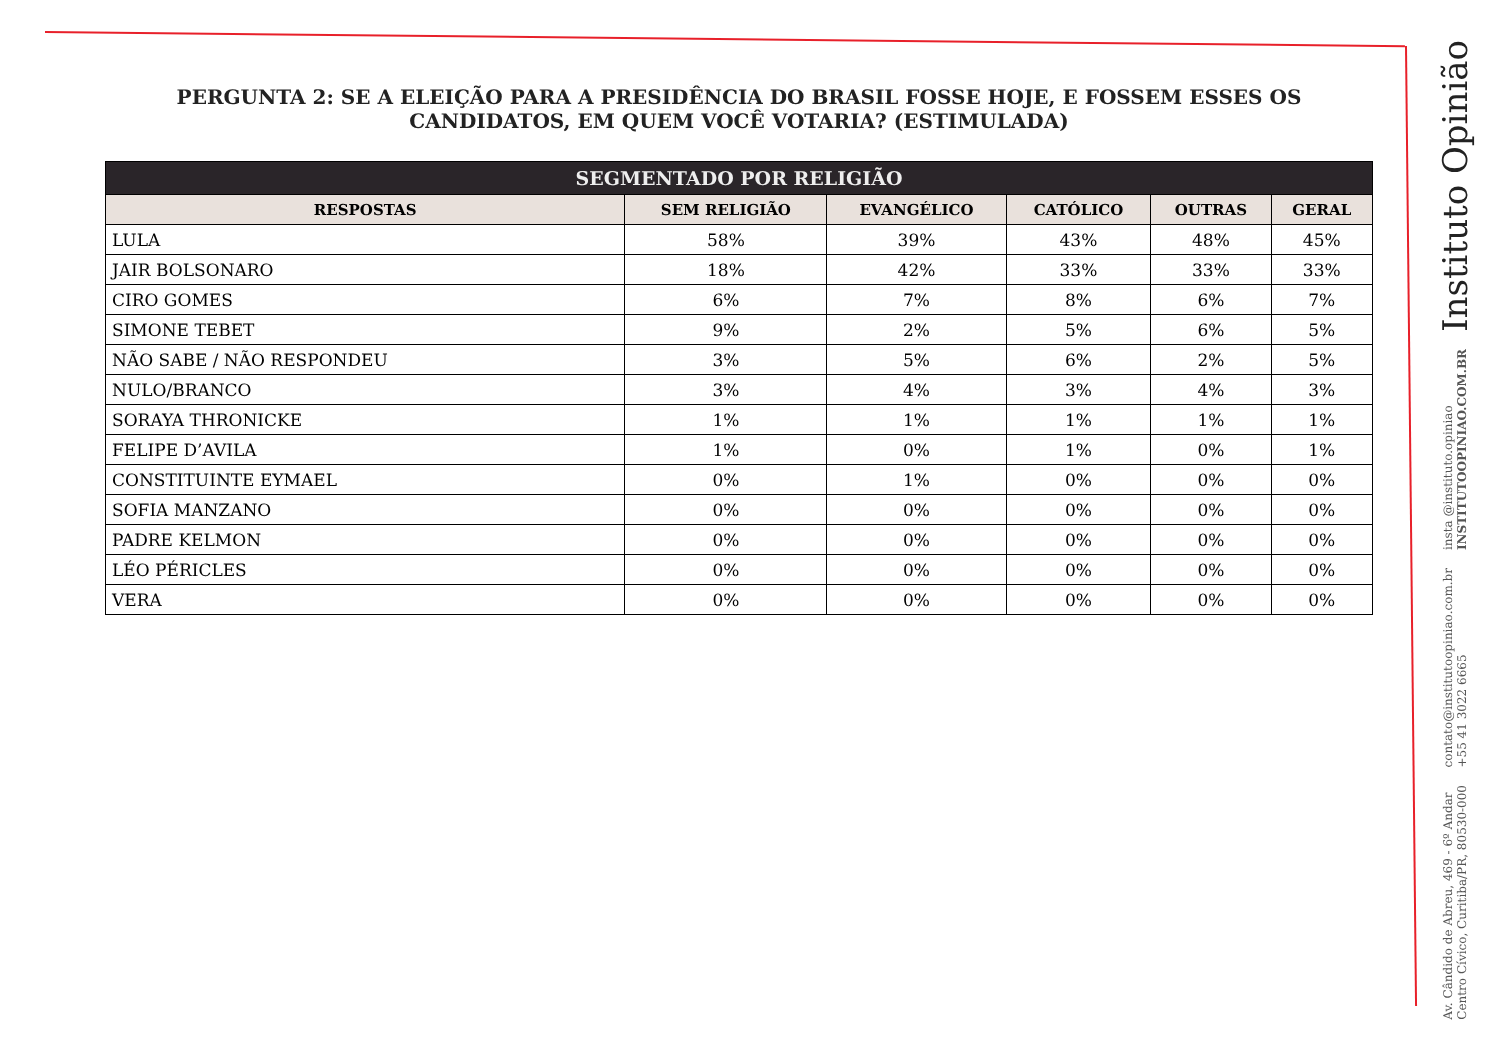PERGUNTA 2: SE A ELEIÇÃO PARA A PRESIDÊNCIA DO BRASIL FOSSE HOJE, E FOSSEM ESSES OS CANDIDATOS, EM QUEM VOCÊ VOTARIA? (ESTIMULADA)
| SEGMENTADO POR RELIGIÃO | | | | | |
| --- | --- | --- | --- | --- | --- |
| RESPOSTAS | SEM RELIGIÃO | EVANGÉLICO | CATÓLICO | OUTRAS | GERAL |
| LULA | 58% | 39% | 43% | 48% | 45% |
| JAIR BOLSONARO | 18% | 42% | 33% | 33% | 33% |
| CIRO GOMES | 6% | 7% | 8% | 6% | 7% |
| SIMONE TEBET | 9% | 2% | 5% | 6% | 5% |
| NÃO SABE / NÃO RESPONDEU | 3% | 5% | 6% | 2% | 5% |
| NULO/BRANCO | 3% | 4% | 3% | 4% | 3% |
| SORAYA THRONICKE | 1% | 1% | 1% | 1% | 1% |
| FELIPE D’AVILA | 1% | 0% | 1% | 0% | 1% |
| CONSTITUINTE EYMAEL | 0% | 1% | 0% | 0% | 0% |
| SOFIA MANZANO | 0% | 0% | 0% | 0% | 0% |
| PADRE KELMON | 0% | 0% | 0% | 0% | 0% |
| LÉO PÉRICLES | 0% | 0% | 0% | 0% | 0% |
| VERA | 0% | 0% | 0% | 0% | 0% |
Instituto Opinião
insta @instituto.opiniao
INSTITUTOOPINIAO.COM.BR
contato@institutoopiniao.com.br
+55 41 3022 6665
Av. Cândido de Abreu, 469 - 6º Andar
Centro Cívico, Curitiba/PR, 80530-000